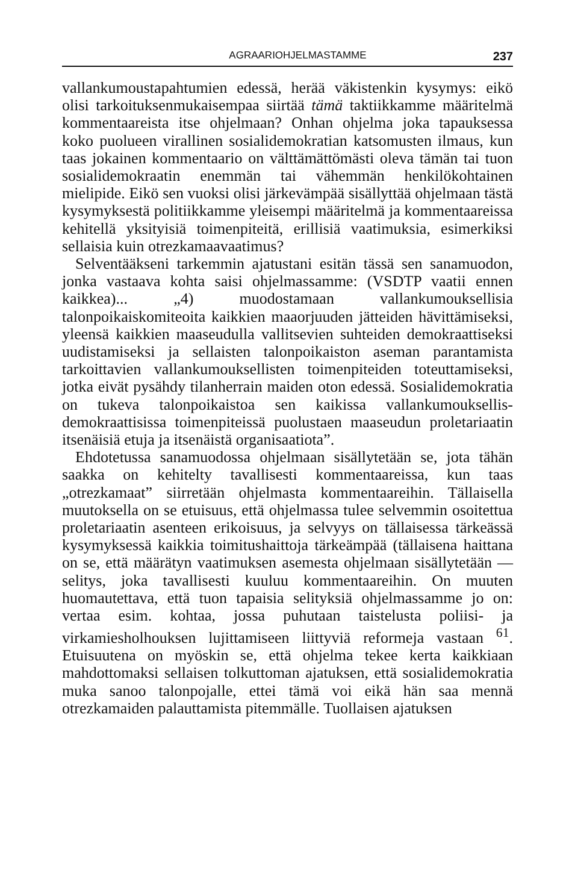AGRAARIOHJELMASTAMME 237
vallankumoustapahtumien edessä, herää väkistenkin kysymys: eikö olisi tarkoituksenmukaisempaa siirtää tämä taktiikkamme määritelmä kommentaareista itse ohjelmaan? Onhan ohjelma joka tapauksessa koko puolueen virallinen sosialidemokratian katsomusten ilmaus, kun taas jokainen kommentaario on välttämättömästi oleva tämän tai tuon sosialidemokraatin enemmän tai vähemmän henkilökohtainen mielipide. Eikö sen vuoksi olisi järkevämpää sisällyttää ohjelmaan tästä kysymyksestä politiikkamme yleisempi määritelmä ja kommentaareissa kehitellä yksityisiä toimenpiteitä, erillisiä vaatimuksia, esimerkiksi sellaisia kuin otrezkamaavaatimus?
Selventääkseni tarkemmin ajatustani esitän tässä sen sanamuodon, jonka vastaava kohta saisi ohjelmassamme: (VSDTP vaatii ennen kaikkea)... „4) muodostamaan vallankumouksellisia talonpoikaiskomiteoita kaikkien maaorjuuden jätteiden hävittämiseksi, yleensä kaikkien maaseudulla vallitsevien suhteiden demokraattiseksi uudistamiseksi ja sellaisten talonpoikaiston aseman parantamista tarkoittavien vallankumouksellisten toimenpiteiden toteuttamiseksi, jotka eivät pysähdy tilanherrain maiden oton edessä. Sosialidemokratia on tukeva talonpoikaistoa sen kaikissa vallankumouksellis-demokraattisissa toimenpiteissä puolustaen maaseudun proletariaatin itsenäisiä etuja ja itsenäistä organisaatiota”.
Ehdotetussa sanamuodossa ohjelmaan sisällytetään se, jota tähän saakka on kehitelty tavallisesti kommentaareissa, kun taas „otrezkamaat” siirretään ohjelmasta kommentaareihin. Tällaisella muutoksella on se etuisuus, että ohjelmassa tulee selvemmin osoitettua proletariaatin asenteen erikoisuus, ja selvyys on tällaisessa tärkeässä kysymyksessä kaikkia toimitushaittoja tärkeämpää (tällaisena haittana on se, että määrätyn vaatimuksen asemesta ohjelmaan sisällytetään — selitys, joka tavallisesti kuuluu kommentaareihin. On muuten huomautettava, että tuon tapaisia selityksiä ohjelmassamme jo on: vertaa esim. kohtaa, jossa puhutaan taistelusta poliisi- ja virkamiesholhouksen lujittamiseen liittyviä reformeja vastaan <sup>61</sup>. Etuisuutena on myöskin se, että ohjelma tekee kerta kaikkiaan mahdottomaksi sellaisen tolkuttoman ajatuksen, että sosialidemokratia muka sanoo talonpojalle, ettei tämä voi eikä hän saa mennä otrezkamaiden palauttamista pitemmälle. Tuollaisen ajatuksen